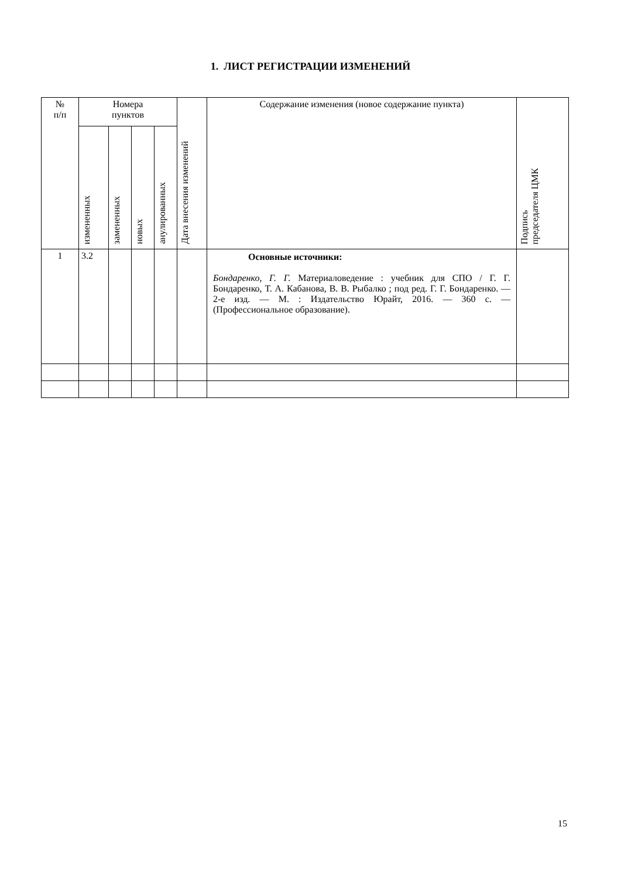1. ЛИСТ РЕГИСТРАЦИИ ИЗМЕНЕНИЙ
| № п/п | Номера пунктов | | | | Дата внесения изменений | Содержание изменения (новое содержание пункта) | Подпись председателя ЦМК |
| --- | --- | --- | --- | --- | --- | --- | --- |
| | измененных | замененных | новых | анулированных | | | |
| 1 | 3.2 | | | | | Основные источники: Бондаренко, Г. Г. Материаловедение : учебник для СПО / Г. Г. Бондаренко, Т. А. Кабанова, В. В. Рыбалко ; под ред. Г. Г. Бондаренко. — 2-е изд. — М. : Издательство Юрайт, 2016. — 360 с. — (Профессиональное образование). | |
15